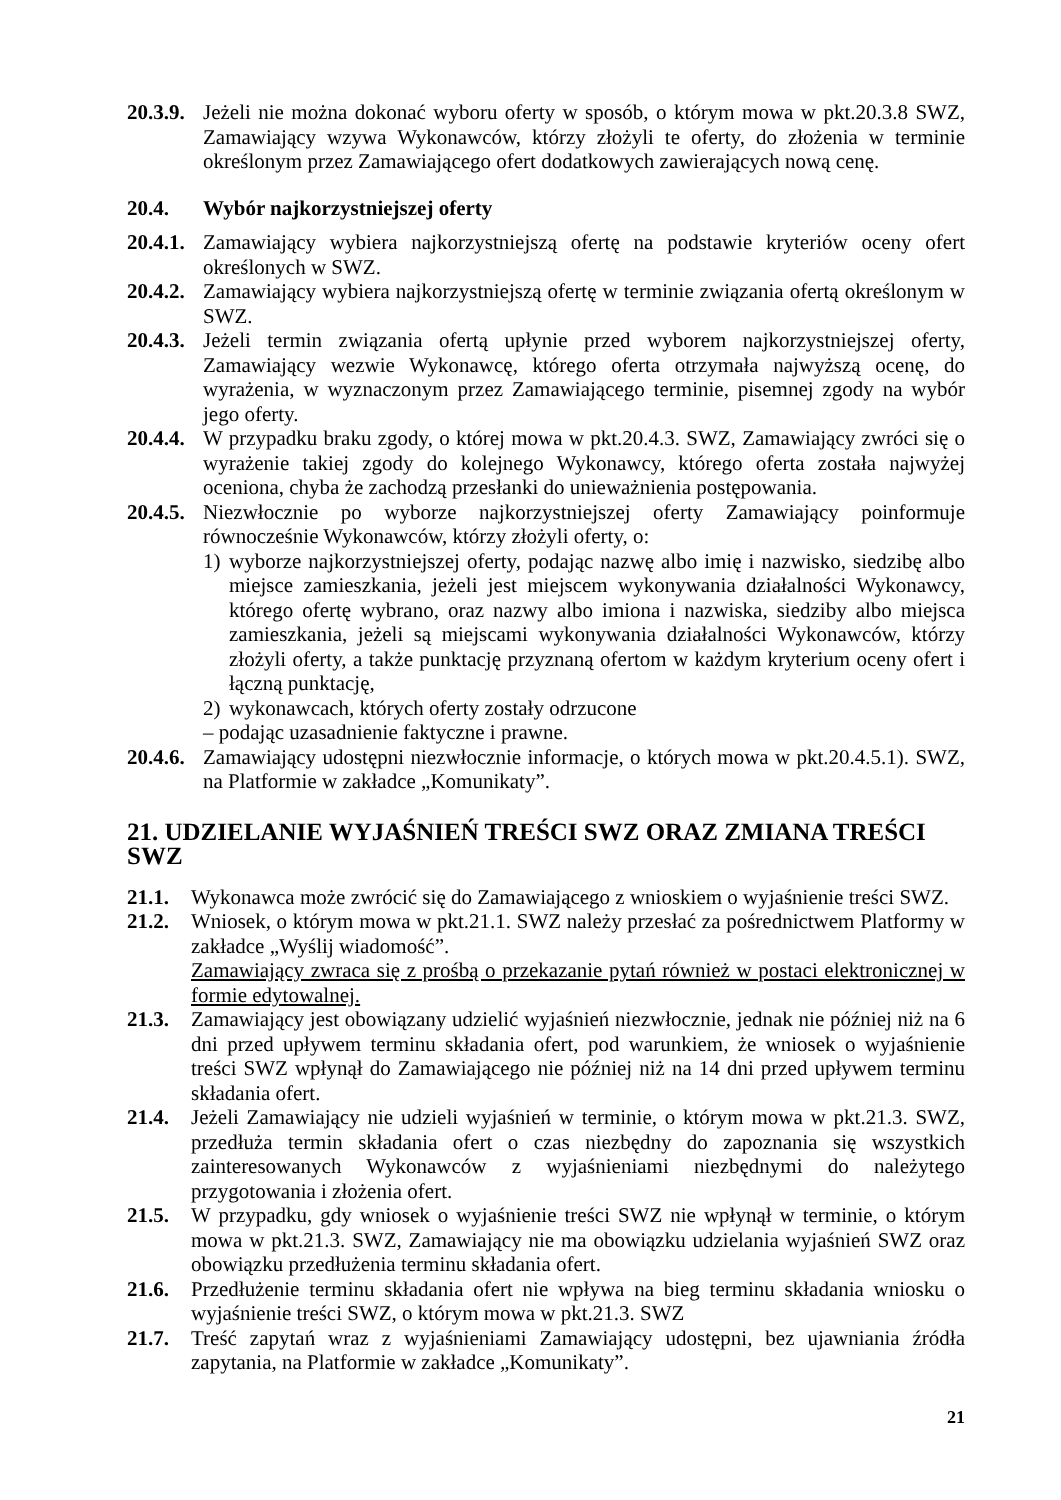20.3.9. Jeżeli nie można dokonać wyboru oferty w sposób, o którym mowa w pkt.20.3.8 SWZ, Zamawiający wzywa Wykonawców, którzy złożyli te oferty, do złożenia w terminie określonym przez Zamawiającego ofert dodatkowych zawierających nową cenę.
20.4. Wybór najkorzystniejszej oferty
20.4.1. Zamawiający wybiera najkorzystniejszą ofertę na podstawie kryteriów oceny ofert określonych w SWZ.
20.4.2. Zamawiający wybiera najkorzystniejszą ofertę w terminie związania ofertą określonym w SWZ.
20.4.3. Jeżeli termin związania ofertą upłynie przed wyborem najkorzystniejszej oferty, Zamawiający wezwie Wykonawcę, którego oferta otrzymała najwyższą ocenę, do wyrażenia, w wyznaczonym przez Zamawiającego terminie, pisemnej zgody na wybór jego oferty.
20.4.4. W przypadku braku zgody, o której mowa w pkt.20.4.3. SWZ, Zamawiający zwróci się o wyrażenie takiej zgody do kolejnego Wykonawcy, którego oferta została najwyżej oceniona, chyba że zachodzą przesłanki do unieważnienia postępowania.
20.4.5. Niezwłocznie po wyborze najkorzystniejszej oferty Zamawiający poinformuje równocześnie Wykonawców, którzy złożyli oferty, o:
1) wyborze najkorzystniejszej oferty, podając nazwę albo imię i nazwisko, siedzibę albo miejsce zamieszkania, jeżeli jest miejscem wykonywania działalności Wykonawcy, którego ofertę wybrano, oraz nazwy albo imiona i nazwiska, siedziby albo miejsca zamieszkania, jeżeli są miejscami wykonywania działalności Wykonawców, którzy złożyli oferty, a także punktację przyznaną ofertom w każdym kryterium oceny ofert i łączną punktację,
2) wykonawcach, których oferty zostały odrzucone
– podając uzasadnienie faktyczne i prawne.
20.4.6. Zamawiający udostępni niezwłocznie informacje, o których mowa w pkt.20.4.5.1). SWZ, na Platformie w zakładce „Komunikaty”.
21. UDZIELANIE WYJAŚNIEŃ TREŚCI SWZ ORAZ ZMIANA TREŚCI SWZ
21.1. Wykonawca może zwrócić się do Zamawiającego z wnioskiem o wyjaśnienie treści SWZ.
21.2. Wniosek, o którym mowa w pkt.21.1. SWZ należy przesłać za pośrednictwem Platformy w zakładce „Wyślij wiadomość”.
Zamawiający zwraca się z prośbą o przekazanie pytań również w postaci elektronicznej w formie edytowalnej.
21.3. Zamawiający jest obowiązany udzielić wyjaśnień niezwłocznie, jednak nie później niż na 6 dni przed upływem terminu składania ofert, pod warunkiem, że wniosek o wyjaśnienie treści SWZ wpłynął do Zamawiającego nie później niż na 14 dni przed upływem terminu składania ofert.
21.4. Jeżeli Zamawiający nie udzieli wyjaśnień w terminie, o którym mowa w pkt.21.3. SWZ, przedłuża termin składania ofert o czas niezbędny do zapoznania się wszystkich zainteresowanych Wykonawców z wyjaśnieniami niezbędnymi do należytego przygotowania i złożenia ofert.
21.5. W przypadku, gdy wniosek o wyjaśnienie treści SWZ nie wpłynął w terminie, o którym mowa w pkt.21.3. SWZ, Zamawiający nie ma obowiązku udzielania wyjaśnień SWZ oraz obowiązku przedłużenia terminu składania ofert.
21.6. Przedłużenie terminu składania ofert nie wpływa na bieg terminu składania wniosku o wyjaśnienie treści SWZ, o którym mowa w pkt.21.3. SWZ
21.7. Treść zapytań wraz z wyjaśnieniami Zamawiający udostępni, bez ujawniania źródła zapytania, na Platformie w zakładce „Komunikaty”.
21